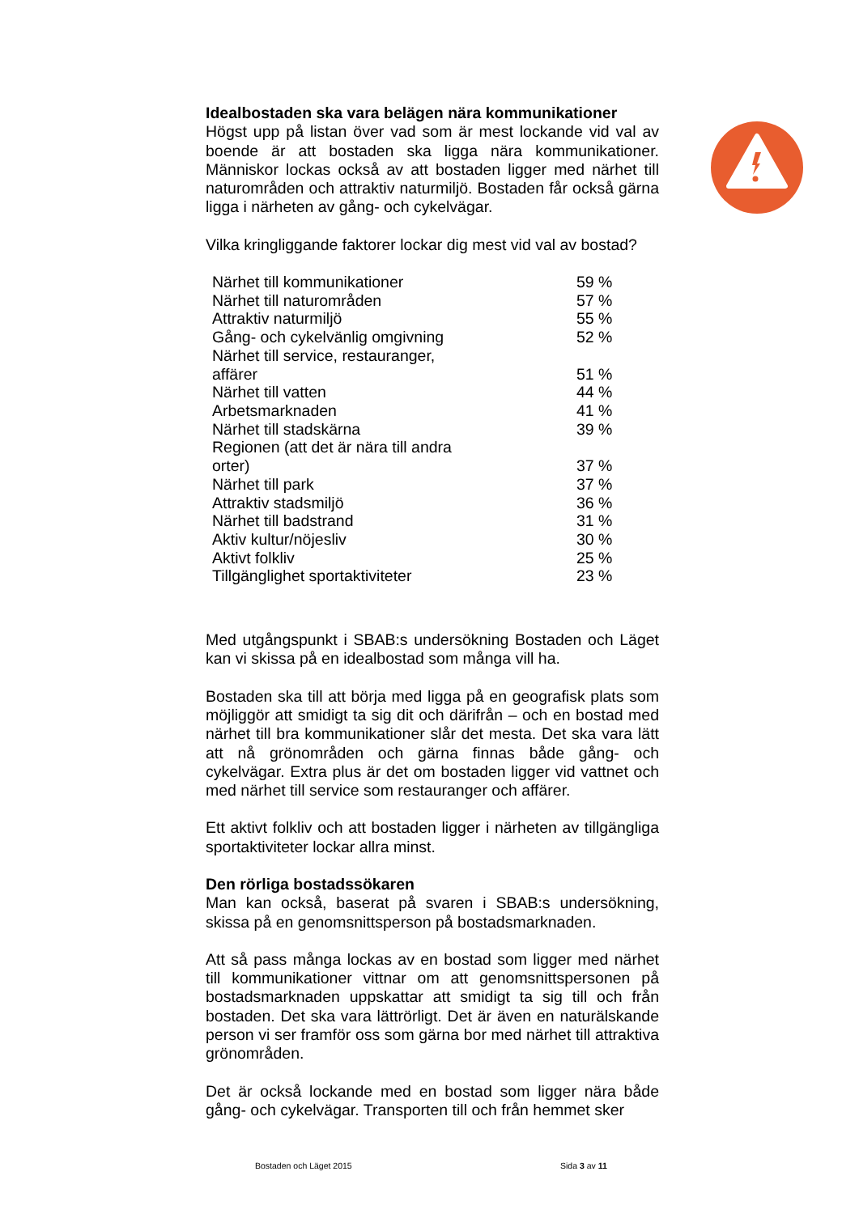Idealbostaden ska vara belägen nära kommunikationer
Högst upp på listan över vad som är mest lockande vid val av boende är att bostaden ska ligga nära kommunikationer. Människor lockas också av att bostaden ligger med närhet till naturområden och attraktiv naturmiljö. Bostaden får också gärna ligga i närheten av gång- och cykelvägar.
Vilka kringliggande faktorer lockar dig mest vid val av bostad?
| Närhet till kommunikationer | 59 % |
| Närhet till naturområden | 57 % |
| Attraktiv naturmiljö | 55 % |
| Gång- och cykelvänlig omgivning | 52 % |
| Närhet till service, restauranger, affärer | 51 % |
| Närhet till vatten | 44 % |
| Arbetsmarknaden | 41 % |
| Närhet till stadskärna | 39 % |
| Regionen (att det är nära till andra orter) | 37 % |
| Närhet till park | 37 % |
| Attraktiv stadsmiljö | 36 % |
| Närhet till badstrand | 31 % |
| Aktiv kultur/nöjesliv | 30 % |
| Aktivt folkliv | 25 % |
| Tillgänglighet sportaktiviteter | 23 % |
Med utgångspunkt i SBAB:s undersökning Bostaden och Läget kan vi skissa på en idealbostad som många vill ha.
Bostaden ska till att börja med ligga på en geografisk plats som möjliggör att smidigt ta sig dit och därifrån – och en bostad med närhet till bra kommunikationer slår det mesta. Det ska vara lätt att nå grönområden och gärna finnas både gång- och cykelvägar. Extra plus är det om bostaden ligger vid vattnet och med närhet till service som restauranger och affärer.
Ett aktivt folkliv och att bostaden ligger i närheten av tillgängliga sportaktiviteter lockar allra minst.
Den rörliga bostadssökaren
Man kan också, baserat på svaren i SBAB:s undersökning, skissa på en genomsnittsperson på bostadsmarknaden.
Att så pass många lockas av en bostad som ligger med närhet till kommunikationer vittnar om att genomsnittspersonen på bostadsmarknaden uppskattar att smidigt ta sig till och från bostaden. Det ska vara lättrörligt. Det är även en naturälskande person vi ser framför oss som gärna bor med närhet till attraktiva grönområden.
Det är också lockande med en bostad som ligger nära både gång- och cykelvägar. Transporten till och från hemmet sker
Bostaden och Läget 2015 Sida 3 av 11